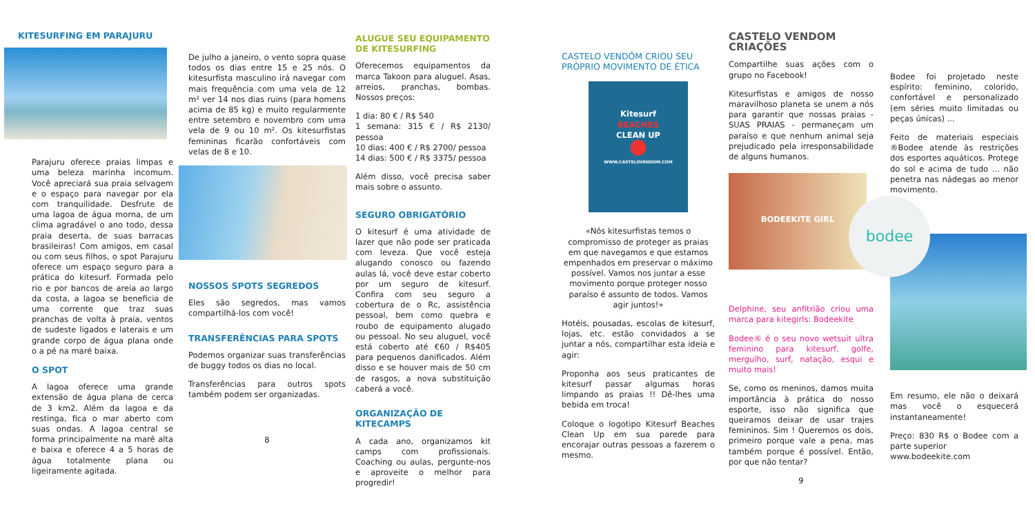KITESURFING EM PARAJURU
Parajuru oferece praias limpas e uma beleza marinha incomum. Você apreciará sua praia selvagem e o espaço para navegar por ela com tranquilidade. Desfrute de uma lagoa de água morna, de um clima agradável o ano todo, dessa praia deserta, de suas barracas brasileiras! Com amigos, em casal ou com seus filhos, o spot Parajuru oferece um espaço seguro para a prática do kitesurf. Formada pelo rio e por bancos de areia ao largo da costa, a lagoa se beneficia de uma corrente que traz suas pranchas de volta à praia, ventos de sudeste ligados e laterais e um grande corpo de água plana onde o a pé na maré baixa.
O SPOT
A lagoa oferece uma grande extensão de água plana de cerca de 3 km2. Além da lagoa e da restinga, fica o mar aberto com suas ondas. A lagoa central se forma principalmente na maré alta e baixa e oferece 4 a 5 horas de água totalmente plana ou ligeiramente agitada.
De julho a janeiro, o vento sopra quase todos os dias entre 15 e 25 nós. O kitesurfista masculino irá navegar com mais frequência com uma vela de 12 m² ver 14 nos dias ruins (para homens acima de 85 kg) e muito regularmente entre setembro e novembro com uma vela de 9 ou 10 m². Os kitesurfistas femininas ficarão confortáveis com velas de 8 e 10.
NOSSOS SPOTS SEGREDOS
Eles são segredos, mas vamos compartilhá-los com você!
TRANSFERÊNCIAS PARA SPOTS
Podemos organizar suas transferências de buggy todos os dias no local.
Transferências para outros spots também podem ser organizadas.
8
ALUGUE SEU EQUIPAMENTO DE KITESURFING
Oferecemos equipamentos da marca Takoon para aluguel. Asas, arreios, pranchas, bombas. Nossos preços:
1 dia: 80 € / R$ 540
1 semana: 315 € / R$ 2130/ pessoa
10 dias: 400 € / R$ 2700/ pessoa
14 dias: 500 € / R$ 3375/ pessoa
Além disso, você precisa saber mais sobre o assunto.
SEGURO OBRIGATÓRIO
O kitesurf é uma atividade de lazer que não pode ser praticada com leveza. Que você esteja alugando conosco ou fazendo aulas lá, você deve estar coberto por um seguro de kitesurf. Confira com seu seguro a cobertura de o Rc, assistência pessoal, bem como quebra e roubo de equipamento alugado ou pessoal. No seu aluguel, você está coberto até €60 / R$405 para pequenos danificados. Além disso e se houver mais de 50 cm de rasgos, a nova substituição caberá a você.
ORGANIZAÇÃO DE KITECAMPS
A cada ano, organizamos kit camps com profissionais. Coaching ou aulas, pergunte-nos e aproveite o melhor para progredir!
CASTELO VENDÔM CRIOU SEU PRÓPRIO MOVIMENTO DE ÉTICA
Kitesurf
BEACHES
CLEAN UP
●
WWW.CASTELOVENDOM.COM
«Nós kitesurfistas temos o compromisso de proteger as praias em que navegamos e que estamos empenhados em preservar o máximo possível. Vamos nos juntar a esse movimento porque proteger nosso paraíso é assunto de todos. Vamos agir juntos!»
Hotéis, pousadas, escolas de kitesurf, lojas, etc. estão convidados a se juntar a nós, compartilhar esta ideia e agir:
Proponha aos seus praticantes de kitesurf passar algumas horas limpando as praias !! Dê-lhes uma bebida em troca!
Coloque o logotipo Kitesurf Beaches Clean Up em sua parede para encorajar outras pessoas a fazerem o mesmo.
CASTELO VENDOM CRIAÇÕES
Compartilhe suas ações com o grupo no Facebook!
Kitesurfistas e amigos de nosso maravilhoso planeta se unem a nós para garantir que nossas praias - SUAS PRAIAS - permaneçam um paraíso e que nenhum animal seja prejudicado pela irresponsabilidade de alguns humanos.
BODEEKITE GIRL
Delphine, seu anfitrião criou uma marca para kitegirls: Bodeekite
Bodee® é o seu novo wetsuit ultra feminino para kitesurf, golfe, mergulho, surf, natação, esqui e muito mais!
Se, como os meninos, damos muita importância à prática do nosso esporte, isso não significa que queiramos deixar de usar trajes femininos. Sim ! Queremos os dois, primeiro porque vale a pena, mas também porque é possível. Então, por que não tentar?
9
Bodee foi projetado neste espírito: feminino, colorido, confortável e personalizado (em séries muito limitadas ou peças únicas) ...
Feito de materiais especiais ®Bodee atende às restrições dos esportes aquáticos. Protege do sol e acima de tudo ... não penetra nas nádegas ao menor movimento.
bodee
Em resumo, ele não o deixará mas você o esquecerá instantaneamente!
Preço: 830 R$ o Bodee com a parte superior
www.bodeekite.com